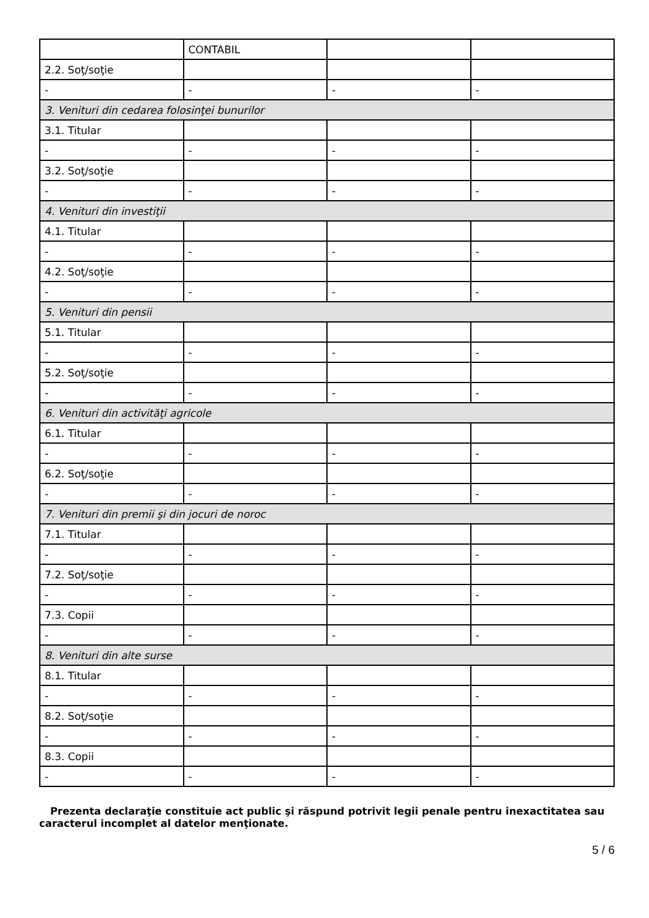| | CONTABIL | | |
| 2.2. Soţ/soţie | | | |
| - | - | - | - |
| 3. Venituri din cedarea folosinţei bunurilor | | | |
| 3.1. Titular | | | |
| - | - | - | - |
| 3.2. Soţ/soţie | | | |
| - | - | - | - |
| 4. Venituri din investiţii | | | |
| 4.1. Titular | | | |
| - | - | - | - |
| 4.2. Soţ/soţie | | | |
| - | - | - | - |
| 5. Venituri din pensii | | | |
| 5.1. Titular | | | |
| - | - | - | - |
| 5.2. Soţ/soţie | | | |
| - | - | - | - |
| 6. Venituri din activităţi agricole | | | |
| 6.1. Titular | | | |
| - | - | - | - |
| 6.2. Soţ/soţie | | | |
| - | - | - | - |
| 7. Venituri din premii şi din jocuri de noroc | | | |
| 7.1. Titular | | | |
| - | - | - | - |
| 7.2. Soţ/soţie | | | |
| - | - | - | - |
| 7.3. Copii | | | |
| - | - | - | - |
| 8. Venituri din alte surse | | | |
| 8.1. Titular | | | |
| - | - | - | - |
| 8.2. Soţ/soţie | | | |
| - | - | - | - |
| 8.3. Copii | | | |
| - | - | - | - |
Prezenta declaraţie constituie act public şi răspund potrivit legii penale pentru inexactitatea sau caracterul incomplet al datelor menţionate.
5 / 6